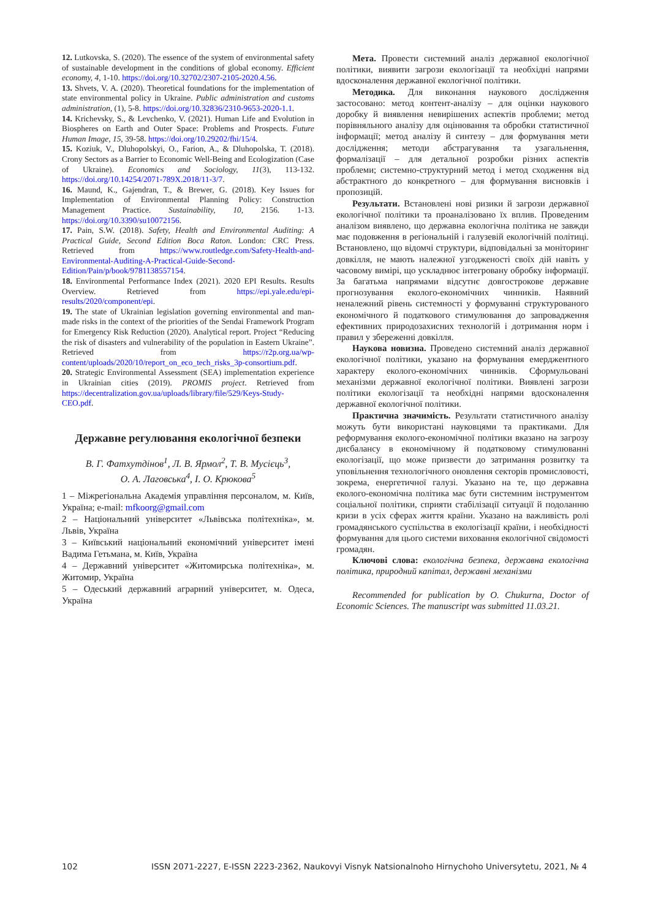12. Lutkovska, S. (2020). The essence of the system of environmental safety of sustainable development in the conditions of global economy. Efficient economy, 4, 1-10. https://doi.org/10.32702/2307-2105-2020.4.56.
13. Shvets, V. A. (2020). Theoretical foundations for the implementation of state environmental policy in Ukraine. Public administration and customs administration, (1), 5-8. https://doi.org/10.32836/2310-9653-2020-1.1.
14. Krichevsky, S., & Levchenko, V. (2021). Human Life and Evolution in Biospheres on Earth and Outer Space: Problems and Prospects. Future Human Image, 15, 39-58. https://doi.org/10.29202/fhi/15/4.
15. Koziuk, V., Dluhopolskyi, O., Farion, A., & Dluhopolska, T. (2018). Crony Sectors as a Barrier to Economic Well-Being and Ecologization (Case of Ukraine). Economics and Sociology, 11(3), 113-132. https://doi.org/10.14254/2071-789X.2018/11-3/7.
16. Maund, K., Gajendran, T., & Brewer, G. (2018). Key Issues for Implementation of Environmental Planning Policy: Construction Management Practice. Sustainability, 10, 2156. 1-13. https://doi.org/10.3390/su10072156.
17. Pain, S.W. (2018). Safety, Health and Environmental Auditing: A Practical Guide, Second Edition Boca Raton. London: CRC Press. Retrieved from https://www.routledge.com/Safety-Health-and-Environmental-Auditing-A-Practical-Guide-Second-Edition/Pain/p/book/9781138557154.
18. Environmental Performance Index (2021). 2020 EPI Results. Results Overview. Retrieved from https://epi.yale.edu/epi-results/2020/component/epi.
19. The state of Ukrainian legislation governing environmental and man-made risks in the context of the priorities of the Sendai Framework Program for Emergency Risk Reduction (2020). Analytical report. Project “Reducing the risk of disasters and vulnerability of the population in Eastern Ukraine”. Retrieved from https://r2p.org.ua/wp-content/uploads/2020/10/report_on_eco_tech_risks_3p-consortium.pdf.
20. Strategic Environmental Assessment (SEA) implementation experience in Ukrainian cities (2019). PROMIS project. Retrieved from https://decentralization.gov.ua/uploads/library/file/529/Keys-Study-CEO.pdf.
Державне регулювання екологічної безпеки
В. Г. Фатхутдінов<sup>1</sup>, Л. В. Ярмол<sup>2</sup>, Т. В. Мусієць<sup>3</sup>,
О. А. Лаговська<sup>4</sup>, І. О. Крюкова<sup>5</sup>
1 – Міжрегіональна Академія управління персоналом, м. Київ, Україна; e-mail: mfkoorg@gmail.com
2 – Національний університет «Львівська політехніка», м. Львів, Україна
3 – Київський національний економічний університет імені Вадима Гетьмана, м. Київ, Україна
4 – Державний університет «Житомирська політехніка», м. Житомир, Україна
5 – Одеський державний аграрний університет, м. Одеса, Україна
Мета. Провести системний аналіз державної екологічної політики, виявити загрози екологізації та необхідні напрями вдосконалення державної екологічної політики.
Методика. Для виконання наукового дослідження застосовано: метод контент-аналізу – для оцінки наукового доробку й виявлення невирішених аспектів проблеми; метод порівняльного аналізу для оцінювання та обробки статистичної інформації; метод аналізу й синтезу – для формування мети дослідження; методи абстрагування та узагальнення, формалізації – для детальної розробки різних аспектів проблеми; системно-структурний метод і метод сходження від абстрактного до конкретного – для формування висновків і пропозицій.
Результати. Встановлені нові ризики й загрози державної екологічної політики та проаналізовано їх вплив. Проведеним аналізом виявлено, що державна екологічна політика не завжди має подовження в регіональній і галузевій екологічній політиці. Встановлено, що відомчі структури, відповідальні за моніторинг довкілля, не мають належної узгодженості своїх дій навіть у часовому вимірі, що ускладнює інтегровану обробку інформації. За багатьма напрямами відсутнє довгострокове державне прогнозування еколого-економічних чинників. Наявний неналежний рівень системності у формуванні структурованого економічного й податкового стимулювання до запровадження ефективних природозахисних технологій і дотримання норм і правил у збереженні довкілля.
Наукова новизна. Проведено системний аналіз державної екологічної політики, указано на формування емерджентного характеру еколого-економічних чинників. Сформульовані механізми державної екологічної політики. Виявлені загрози політики екологізації та необхідні напрями вдосконалення державної екологічної політики.
Практична значимість. Результати статистичного аналізу можуть бути використані науковцями та практиками. Для реформування еколого-економічної політики вказано на загрозу дисбалансу в економічному й податковому стимулюванні екологізації, що може призвести до затримання розвитку та уповільнення технологічного оновлення секторів промисловості, зокрема, енергетичної галузі. Указано на те, що державна еколого-економічна політика має бути системним інструментом соціальної політики, сприяти стабілізації ситуації й подоланню кризи в усіх сферах життя країни. Указано на важливість ролі громадянського суспільства в екологізації країни, і необхідності формування для цього системи виховання екологічної свідомості громадян.
Ключові слова: екологічна безпека, державна екологічна політика, природний капітал, державні механізми
Recommended for publication by O. Chukurna, Doctor of Economic Sciences. The manuscript was submitted 11.03.21.
102 ISSN 2071-2227, E-ISSN 2223-2362, Naukovyi Visnyk Natsionalnoho Hirnychoho Universytetu, 2021, № 4